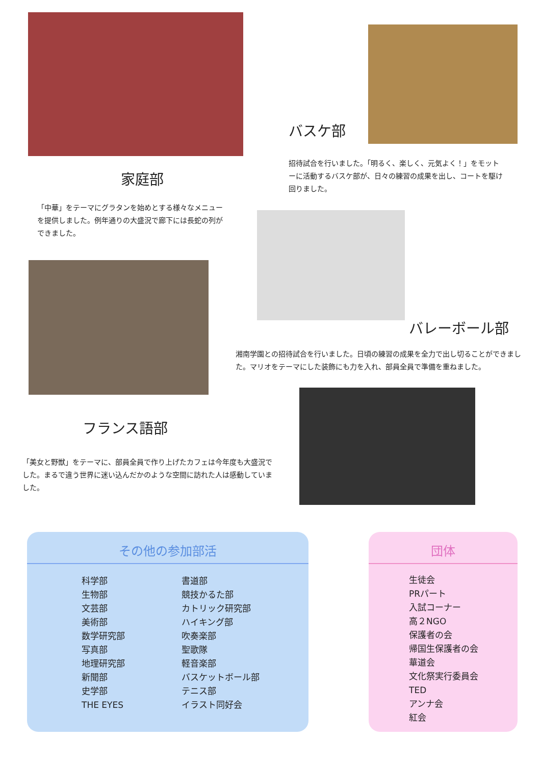家庭部
「中華」をテーマにグラタンを始めとする様々なメニューを提供しました。例年通りの大盛況で廊下には長蛇の列ができました。
バスケ部
招待試合を行いました。「明るく、楽しく、元気よく！」をモットーに活動するバスケ部が、日々の練習の成果を出し、コートを駆け回りました。
バレーボール部
湘南学園との招待試合を行いました。日頃の練習の成果を全力で出し切ることができました。マリオをテーマにした装飾にも力を入れ、部員全員で準備を重ねました。
フランス語部
「美女と野獣」をテーマに、部員全員で作り上げたカフェは今年度も大盛況でした。まるで違う世界に迷い込んだかのような空間に訪れた人は感動していました。
その他の参加部活
科学部
生物部
文芸部
美術部
数学研究部
写真部
地理研究部
新聞部
史学部
THE EYES
書道部
競技かるた部
カトリック研究部
ハイキング部
吹奏楽部
聖歌隊
軽音楽部
バスケットボール部
テニス部
イラスト同好会
団体
生徒会
PRパート
入試コーナー
高２NGO
保護者の会
帰国生保護者の会
華道会
文化祭実行委員会
TED
アンナ会
紅会